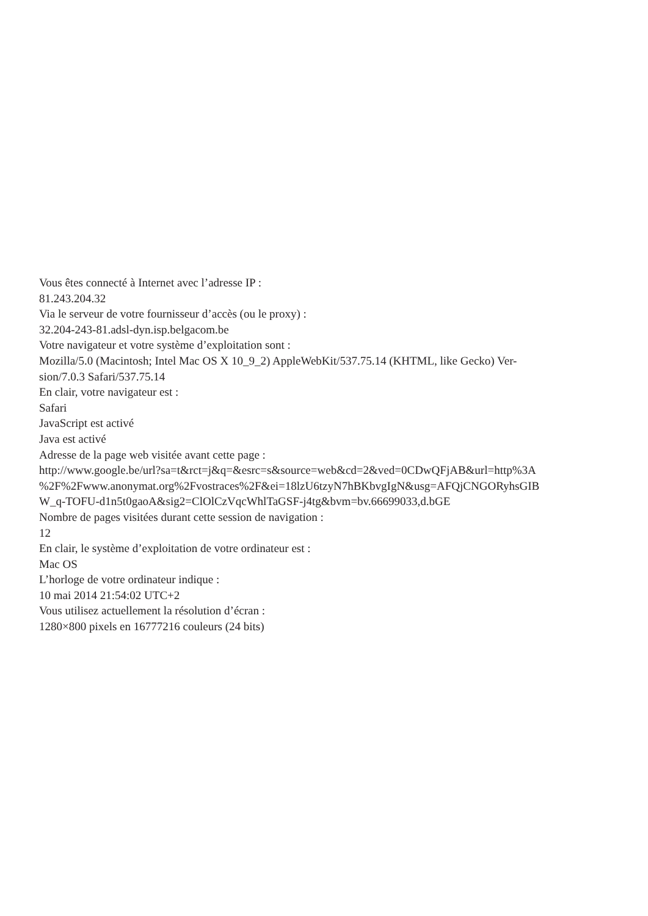Vous êtes connecté à Internet avec l’adresse IP :
81.243.204.32
Via le serveur de votre fournisseur d’accès (ou le proxy) :
32.204-243-81.adsl-dyn.isp.belgacom.be
Votre navigateur et votre système d’exploitation sont :
Mozilla/5.0 (Macintosh; Intel Mac OS X 10_9_2) AppleWebKit/537.75.14 (KHTML, like Gecko) Ver-
sion/7.0.3 Safari/537.75.14
En clair, votre navigateur est :
Safari
JavaScript est activé
Java est activé
Adresse de la page web visitée avant cette page :
http://www.google.be/url?sa=t&rct=j&q=&esrc=s&source=web&cd=2&ved=0CDwQFjAB&url=http%3A
%2F%2Fwww.anonymat.org%2Fvostraces%2F&ei=18lzU6tzyN7hBKbvgIgN&usg=AFQjCNGORyhsGIB
W_q-TOFU-d1n5t0gaoA&sig2=ClOlCzVqcWhlTaGSF-j4tg&bvm=bv.66699033,d.bGE
Nombre de pages visitées durant cette session de navigation :
12
En clair, le système d’exploitation de votre ordinateur est :
Mac OS
L’horloge de votre ordinateur indique :
10 mai 2014 21:54:02 UTC+2
Vous utilisez actuellement la résolution d’écran :
1280×800 pixels en 16777216 couleurs (24 bits)